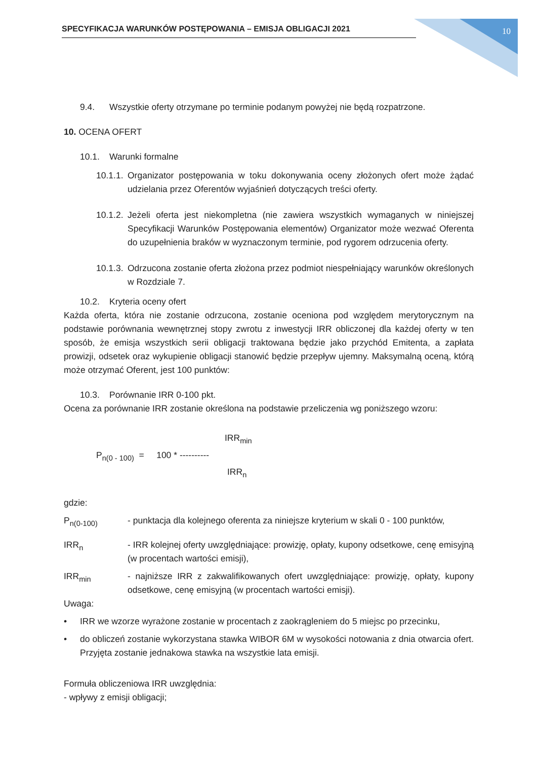SPECYFIKACJA WARUNKÓW POSTĘPOWANIA – EMISJA OBLIGACJI 2021 10
9.4. Wszystkie oferty otrzymane po terminie podanym powyżej nie będą rozpatrzone.
10. OCENA OFERT
10.1. Warunki formalne
10.1.1.
Organizator postępowania w toku dokonywania oceny złożonych ofert może żądać udzielania przez Oferentów wyjaśnień dotyczących treści oferty.
10.1.2.
Jeżeli oferta jest niekompletna (nie zawiera wszystkich wymaganych w niniejszej Specyfikacji Warunków Postępowania elementów) Organizator może wezwać Oferenta do uzupełnienia braków w wyznaczonym terminie, pod rygorem odrzucenia oferty.
10.1.3.
Odrzucona zostanie oferta złożona przez podmiot niespełniający warunków określonych w Rozdziale 7.
10.2. Kryteria oceny ofert
Każda oferta, która nie zostanie odrzucona, zostanie oceniona pod względem merytorycznym na podstawie porównania wewnętrznej stopy zwrotu z inwestycji IRR obliczonej dla każdej oferty w ten sposób, że emisja wszystkich serii obligacji traktowana będzie jako przychód Emitenta, a zapłata prowizji, odsetek oraz wykupienie obligacji stanowić będzie przepływ ujemny. Maksymalną oceną, którą może otrzymać Oferent, jest 100 punktów:
10.3. Porównanie IRR 0-100 pkt.
Ocena za porównanie IRR zostanie określona na podstawie przeliczenia wg poniższego wzoru:
IRR<sub>min</sub>
P<sub>n(0 - 100)</sub> = 100 * ----------
IRR<sub>n</sub>
gdzie:
P<sub>n(0-100)</sub> - punktacja dla kolejnego oferenta za niniejsze kryterium w skali 0 - 100 punktów,
IRR<sub>n</sub> - IRR kolejnej oferty uwzględniające: prowizję, opłaty, kupony odsetkowe, cenę emisyjną (w procentach wartości emisji),
IRR<sub>min</sub> - najniższe IRR z zakwalifikowanych ofert uwzględniające: prowizję, opłaty, kupony odsetkowe, cenę emisyjną (w procentach wartości emisji).
Uwaga:
• IRR we wzorze wyrażone zostanie w procentach z zaokrągleniem do 5 miejsc po przecinku,
• do obliczeń zostanie wykorzystana stawka WIBOR 6M w wysokości notowania z dnia otwarcia ofert. Przyjęta zostanie jednakowa stawka na wszystkie lata emisji.
Formuła obliczeniowa IRR uwzględnia:
- wpływy z emisji obligacji;